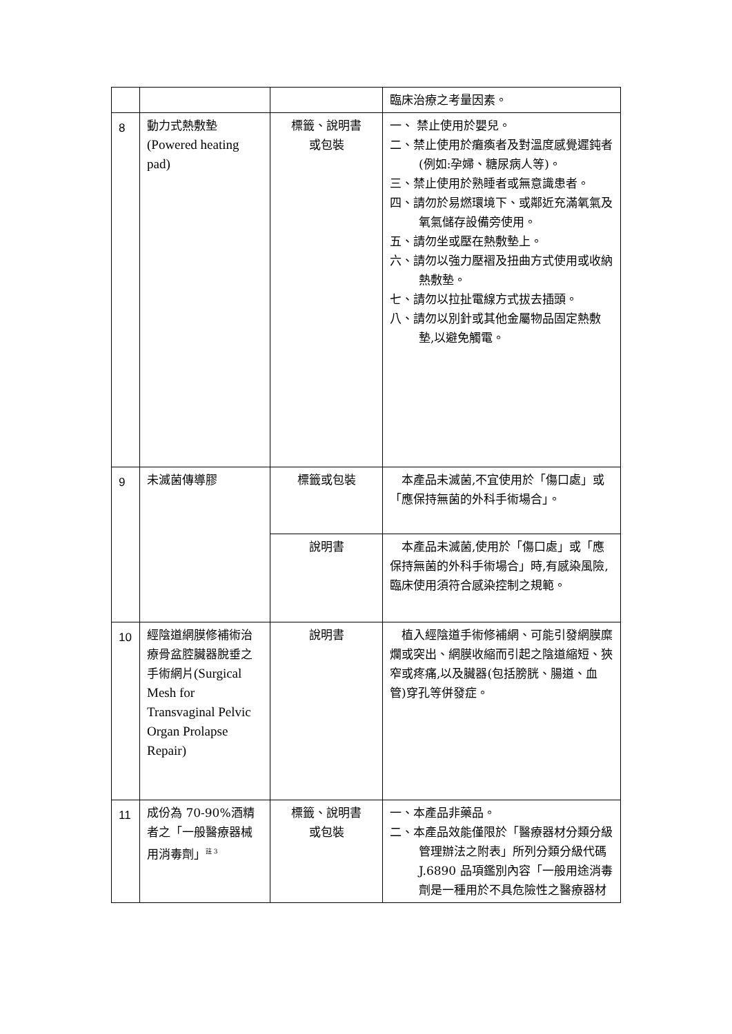| | | | 臨床治療之考量因素。 |
| 8 | 動力式熱敷墊 (Powered heating pad) | 標籤、說明書 或包裝 | 一、 禁止使用於嬰兒。 二、禁止使用於癱瘓者及對溫度感覺遲鈍者(例如:孕婦、糖尿病人等)。 三、禁止使用於熟睡者或無意識患者。 四、請勿於易燃環境下、或鄰近充滿氧氣及氧氣儲存設備旁使用。 五、請勿坐或壓在熱敷墊上。 六、請勿以強力壓褶及扭曲方式使用或收納熱敷墊。 七、請勿以拉扯電線方式拔去插頭。 八、請勿以別針或其他金屬物品固定熱敷墊,以避免觸電。 |
| 9 | 未滅菌傳導膠 | 標籤或包裝 | 本產品未滅菌,不宜使用於「傷口處」或「應保持無菌的外科手術場合」。 |
| | | 說明書 | 本產品未滅菌,使用於「傷口處」或「應保持無菌的外科手術場合」時,有感染風險,臨床使用須符合感染控制之規範。 |
| 10 | 經陰道網膜修補術治療骨盆腔臟器脫垂之手術網片 (Surgical Mesh for Transvaginal Pelvic Organ Prolapse Repair) | 說明書 | 植入經陰道手術修補網、可能引發網膜糜爛或突出、網膜收縮而引起之陰道縮短、狹窄或疼痛,以及臟器(包括膀胱、腸道、血管)穿孔等併發症。 |
| 11 | 成份為 70-90%酒精者之「一般醫療器械用消毒劑」<sup>註 3</sup> | 標籤、說明書 或包裝 | 一、本產品非藥品。 二、本產品效能僅限於「醫療器材分類分級管理辦法之附表」所列分類分級代碼J.6890 品項鑑別內容「一般用途消毒劑是一種用於不具危險性之醫療器材 |